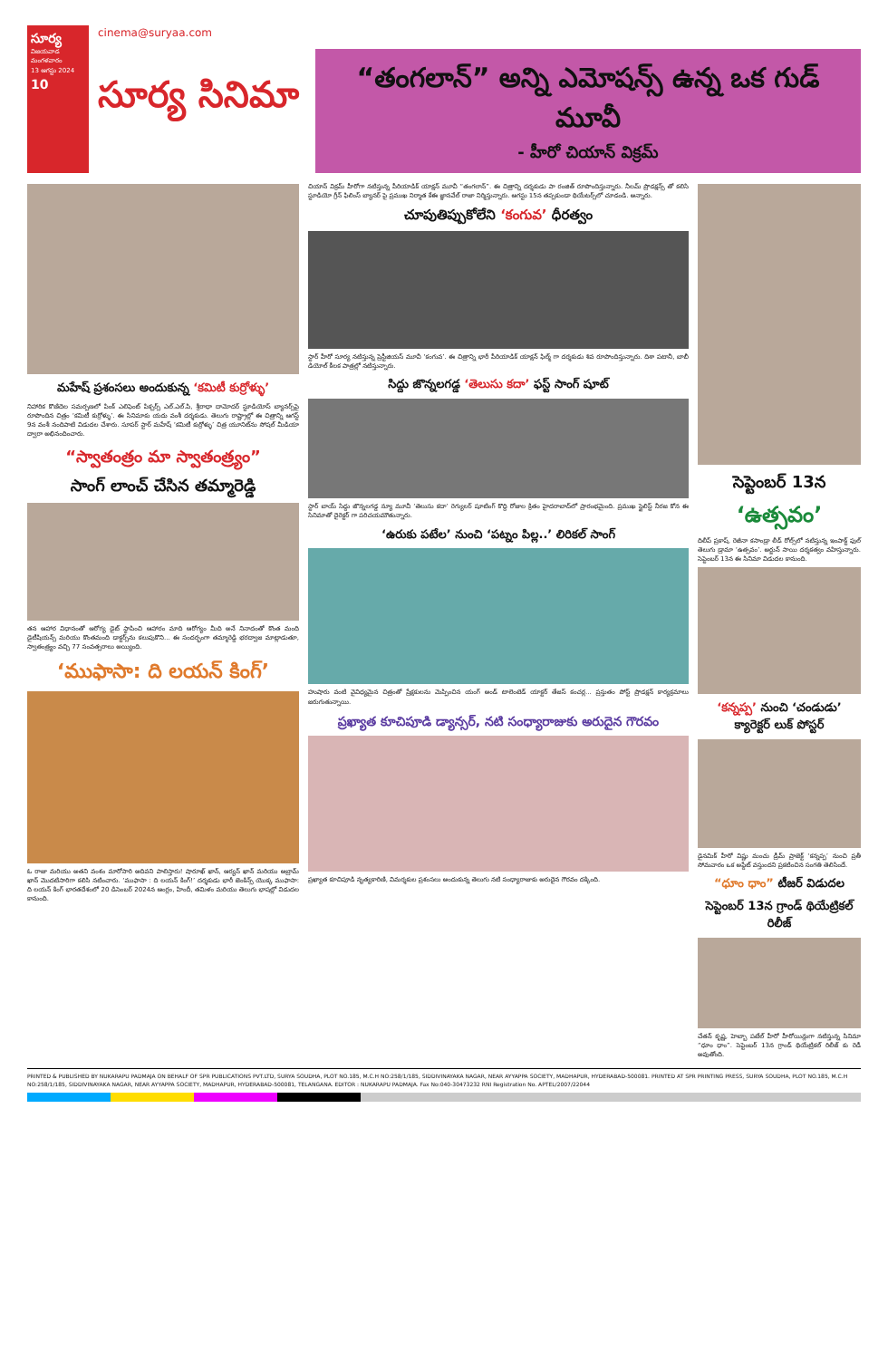సూర్య
విజయవాడ
మంగళవారం
13 ఆగస్టు 2024
10
cinema@suryaa.com
సూర్య సినిమా
“తంగలాన్” అన్ని ఎమోషన్స్ ఉన్న ఒక గుడ్ మూవీ
- హీరో చియాన్ విక్రమ్
మహేష్ ప్రశంసలు అందుకున్న ‘కమిటీ కుర్రోళ్ళు’
నిహారిక కొణిదెల సమర్పణలో పింక్ ఎలిఫెంట్ పిక్చర్స్ ఎల్.ఎల్.పి, శ్రీరాధా దామోదర్ స్టూడియోస్ బ్యానర్స్‌పై రూపొందిన చిత్రం ‘కమిటీ కుర్రోళ్ళు’. ఈ సినిమాకు యదు వంశీ దర్శకుడు. తెలుగు రాష్ట్రాల్లో ఈ చిత్రాన్ని ఆగస్ట్ 9న వంశీ నందిపాటి విడుదల చేశారు. సూపర్ స్టార్ మహేష్ ‘కమిటీ కుర్రోళ్ళు’ చిత్ర యూనిట్‌ను సోషల్ మీడియా ద్వారా అభినందించారు.
“స్వాతంత్రం మా స్వాతంత్ర్యం”
సాంగ్ లాంచ్ చేసిన తమ్మారెడ్డి
తన ఆహార విధానంతో ఆరోగ్య డైట్ స్థాపించి ఆహారం మాది ఆరోగ్యం మీది అనే నినాదంతో కొంత మంది డైటీషియన్స్ మరియు కొంతమంది డాక్టర్స్‌ను కలుపుకొని... ఈ సందర్భంగా తమ్మారెడ్డి భరద్వాజ మాట్లాడుతూ, స్వాతంత్ర్యం వచ్చి 77 సంవత్సరాలు అయ్యింది.
‘ముఫాసా: ది లయన్ కింగ్’
ఓ రాజు మరియు అతని వంశం మారోసారి అదివని పాలిస్తారు! షారూఖ్ ఖాన్, ఆర్యన్ ఖాన్ మరియు అబ్రామ్ ఖాన్ మొదటిసారిగా కలిసి నటించారు. ‘ముఫాసా : ది లయన్ కింగ్!’ దర్శకుడు భారీ జెంకిన్స్ యొక్క ముఫాసా: ది లయన్ కింగ్ భారతదేశంలో 20 డిసెంబర్ 2024న ఆంగ్లం, హిందీ, తమిళం మరియు తెలుగు భాషల్లో విడుదల కానుంది.
చియాన్ విక్రమ్ హీరోగా నటిస్తున్న పీరియాడిక్ యాక్షన్ మూవీ “తంగలాన్”. ఈ చిత్రాన్ని దర్శకుడు పా రంజిత్ రూపొందిస్తున్నారు. నీలమ్ ప్రొడక్షన్స్ తో కలిసి స్టూడియో గ్రీన్ ఫిలింస్ బ్యానర్ పై ప్రముఖ నిర్మాత కేఈ జ్ఞానవేల్ రాజా నిర్మిస్తున్నారు. ఆగస్టు 15న తప్పకుండా థియేటర్స్‌లో చూడండి. అన్నారు.
చూపుతిప్పుకోలేని ‘కంగువ’ ధీరత్వం
స్టార్ హీరో సూర్య నటిస్తున్న ప్రెస్టీజియస్ మూవీ ‘కంగువ’. ఈ చిత్రాన్ని భారీ పీరియాడిక్ యాక్షన్ ఫిల్మ్ గా దర్శకుడు శివ రూపొందిస్తున్నారు. దిశా పటానీ, బాబీ డియోల్ కీలక పాత్రల్లో నటిస్తున్నారు.
సిద్దు జొన్నలగడ్డ ‘తెలుసు కదా’ ఫస్ట్ సాంగ్ షూట్
స్టార్ బాయ్ సిద్దు జొన్నలగడ్డ న్యూ మూవీ ‘తెలుసు కదా’ రెగ్యులర్ షూటింగ్ కొద్ది రోజుల క్రితం హైదరాబాద్‌లో ప్రారంభమైంది. ప్రముఖ స్టైలిస్ట్ నీరజ కోన ఈ సినిమాతో దైరెక్టర్ గా పరిచయమౌతున్నారు.
‘ఉరుకు పటేల’ నుంచి ‘పట్నం పిల్ల..’ లిరికల్ సాంగ్
హుషారు వంటి వైవిధ్యమైన చిత్రంతో ప్రేక్షకులను మెప్పించిన యంగ్ అండ్ టాలెంటెడ్ యాక్టర్ తేజస్ కంచర్ల... ప్రస్తుతం పోస్ట్ ప్రొడక్షన్ కార్యక్రమాలు జరుగుతున్నాయి.
ప్రఖ్యాత కూచిపూడి డ్యాన్సర్, నటి సంధ్యారాజుకు అరుదైన గౌరవం
ప్రఖ్యాత కూచిపూడి నృత్యకారిణి, విమర్శకుల ప్రశంసలు అందుకున్న తెలుగు నటి సంధ్యారాజుకు అరుదైన గౌరవం దక్కింది.
సెప్టెంబర్ 13న
‘ఉత్సవం’
దిలీప్ ప్రకాష్, రెజీనా కసాండ్రా లీడ్ రోల్స్‌లో నటిస్తున్న ఇంపాక్ట్ ఫుల్ తెలుగు డ్రామా ‘ఉత్సవం’. అర్జున్ సాయి దర్శకత్వం వహిస్తున్నారు. సెప్టెంబర్ 13న ఈ సినిమా విడుదల కానుంది.
‘కన్నప్ప’ నుంచి ‘చండుడు’ క్యారెక్టర్ లుక్ పోస్టర్
డైనమిక్ హీరో విష్ణు మంచు డ్రీమ్ ప్రాజెక్ట్ ‘కన్నప్ప’ నుంచి ప్రతీ సోమవారం ఒక అప్డేట్ వస్తుందని ప్రకటించిన సంగతి తెలిసిందే.
“ధూం ధాం” టీజర్ విడుదల
సెప్టెంబర్ 13న గ్రాండ్ థియేట్రికల్ రిలీజ్
చేతన్ కృష్ణ, హెబ్బా పటేల్ హీరో హీరోయిన్లుగా నటిస్తున్న సినిమా “ధూం ధాం”. సెప్టెంబర్ 13న గ్రాండ్ థియేట్రికల్ రిలీజ్ కు రెడీ అవుతోంది.
PRINTED & PUBLISHED BY NUKARAPU PADMAJA ON BEHALF OF SPR PUBLICATIONS PVT.LTD, SURYA SOUDHA, PLOT NO.185, M.C.H NO:258/1/185, SIDDIVINAYAKA NAGAR, NEAR AYYAPPA SOCIETY, MADHAPUR, HYDERABAD-500081. PRINTED AT SPR PRINTING PRESS, SURYA SOUDHA, PLOT NO.185, M.C.H NO:258/1/185, SIDDIVINAYAKA NAGAR, NEAR AYYAPPA SOCIETY, MADHAPUR, HYDERABAD-500081, TELANGANA. EDITOR : NUKARAPU PADMAJA. Fax No:040-30473232 RNI Registration No. APTEL/2007/22044